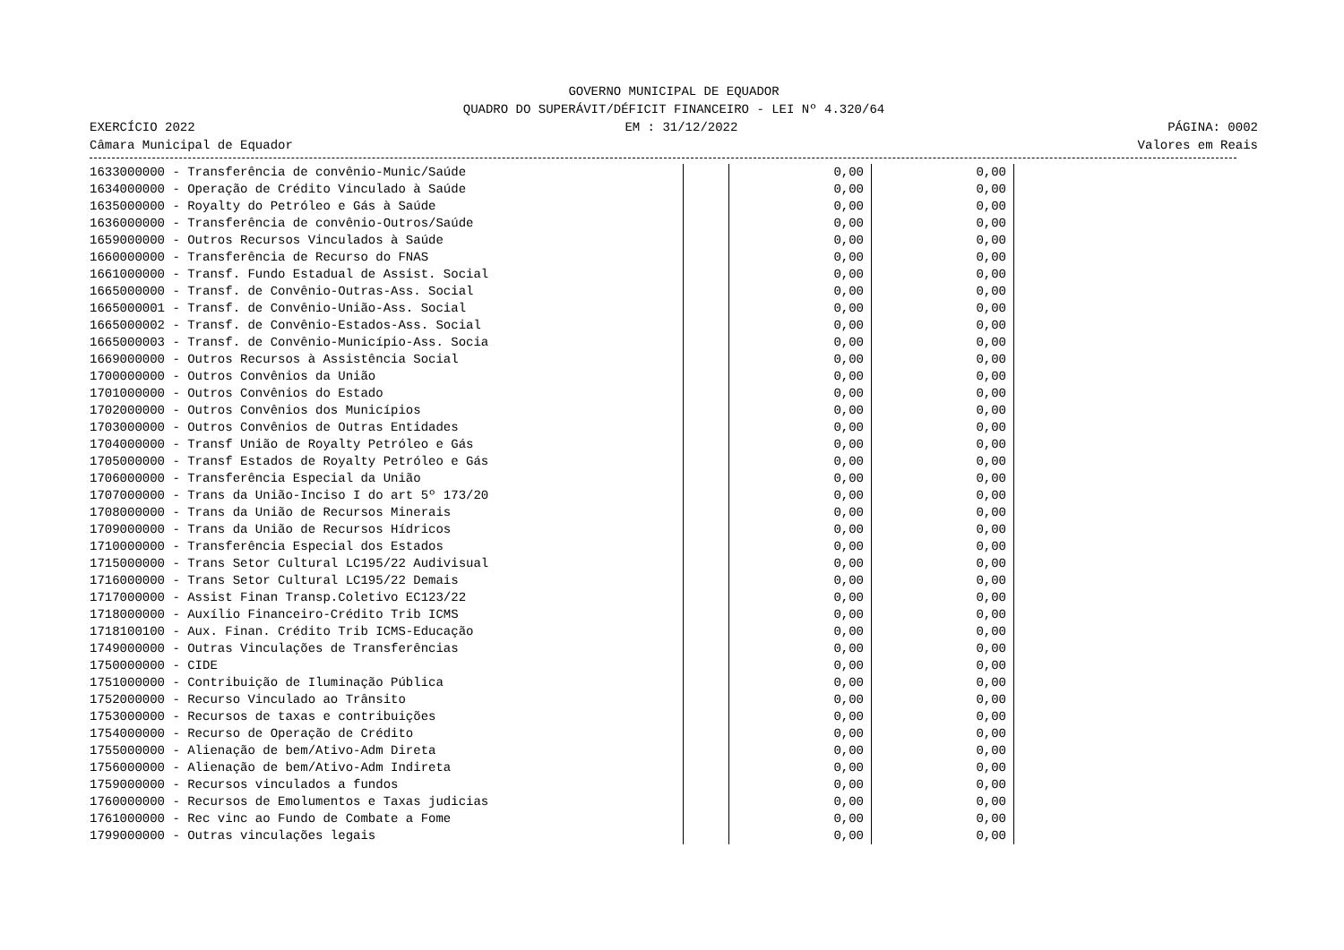GOVERNO MUNICIPAL DE EQUADOR
QUADRO DO SUPERÁVIT/DÉFICIT FINANCEIRO - LEI Nº 4.320/64
EXERCÍCIO 2022 EM : 31/12/2022 PÁGINA: 0002
Câmara Municipal de Equador Valores em Reais
| 1633000000 - Transferência de convênio-Munic/Saúde | | 0,00 | 0,00 | |
| 1634000000 - Operação de Crédito Vinculado à Saúde | | 0,00 | 0,00 | |
| 1635000000 - Royalty do Petróleo e Gás à Saúde | | 0,00 | 0,00 | |
| 1636000000 - Transferência de convênio-Outros/Saúde | | 0,00 | 0,00 | |
| 1659000000 - Outros Recursos Vinculados à Saúde | | 0,00 | 0,00 | |
| 1660000000 - Transferência de Recurso do FNAS | | 0,00 | 0,00 | |
| 1661000000 - Transf. Fundo Estadual de Assist. Social | | 0,00 | 0,00 | |
| 1665000000 - Transf. de Convênio-Outras-Ass. Social | | 0,00 | 0,00 | |
| 1665000001 - Transf. de Convênio-União-Ass. Social | | 0,00 | 0,00 | |
| 1665000002 - Transf. de Convênio-Estados-Ass. Social | | 0,00 | 0,00 | |
| 1665000003 - Transf. de Convênio-Município-Ass. Socia | | 0,00 | 0,00 | |
| 1669000000 - Outros Recursos à Assistência Social | | 0,00 | 0,00 | |
| 1700000000 - Outros Convênios da União | | 0,00 | 0,00 | |
| 1701000000 - Outros Convênios do Estado | | 0,00 | 0,00 | |
| 1702000000 - Outros Convênios dos Municípios | | 0,00 | 0,00 | |
| 1703000000 - Outros Convênios de Outras Entidades | | 0,00 | 0,00 | |
| 1704000000 - Transf União de Royalty Petróleo e Gás | | 0,00 | 0,00 | |
| 1705000000 - Transf Estados de Royalty Petróleo e Gás | | 0,00 | 0,00 | |
| 1706000000 - Transferência Especial da União | | 0,00 | 0,00 | |
| 1707000000 - Trans da União-Inciso I do art 5º 173/20 | | 0,00 | 0,00 | |
| 1708000000 - Trans da União de Recursos Minerais | | 0,00 | 0,00 | |
| 1709000000 - Trans da União de Recursos Hídricos | | 0,00 | 0,00 | |
| 1710000000 - Transferência Especial dos Estados | | 0,00 | 0,00 | |
| 1715000000 - Trans Setor Cultural LC195/22 Audivisual | | 0,00 | 0,00 | |
| 1716000000 - Trans Setor Cultural LC195/22 Demais | | 0,00 | 0,00 | |
| 1717000000 - Assist Finan Transp.Coletivo EC123/22 | | 0,00 | 0,00 | |
| 1718000000 - Auxílio Financeiro-Crédito Trib ICMS | | 0,00 | 0,00 | |
| 1718100100 - Aux. Finan. Crédito Trib ICMS-Educação | | 0,00 | 0,00 | |
| 1749000000 - Outras Vinculações de Transferências | | 0,00 | 0,00 | |
| 1750000000 - CIDE | | 0,00 | 0,00 | |
| 1751000000 - Contribuição de Iluminação Pública | | 0,00 | 0,00 | |
| 1752000000 - Recurso Vinculado ao Trânsito | | 0,00 | 0,00 | |
| 1753000000 - Recursos de taxas e contribuições | | 0,00 | 0,00 | |
| 1754000000 - Recurso de Operação de Crédito | | 0,00 | 0,00 | |
| 1755000000 - Alienação de bem/Ativo-Adm Direta | | 0,00 | 0,00 | |
| 1756000000 - Alienação de bem/Ativo-Adm Indireta | | 0,00 | 0,00 | |
| 1759000000 - Recursos vinculados a fundos | | 0,00 | 0,00 | |
| 1760000000 - Recursos de Emolumentos e Taxas judicias | | 0,00 | 0,00 | |
| 1761000000 - Rec vinc ao Fundo de Combate a Fome | | 0,00 | 0,00 | |
| 1799000000 - Outras vinculações legais | | 0,00 | 0,00 | |